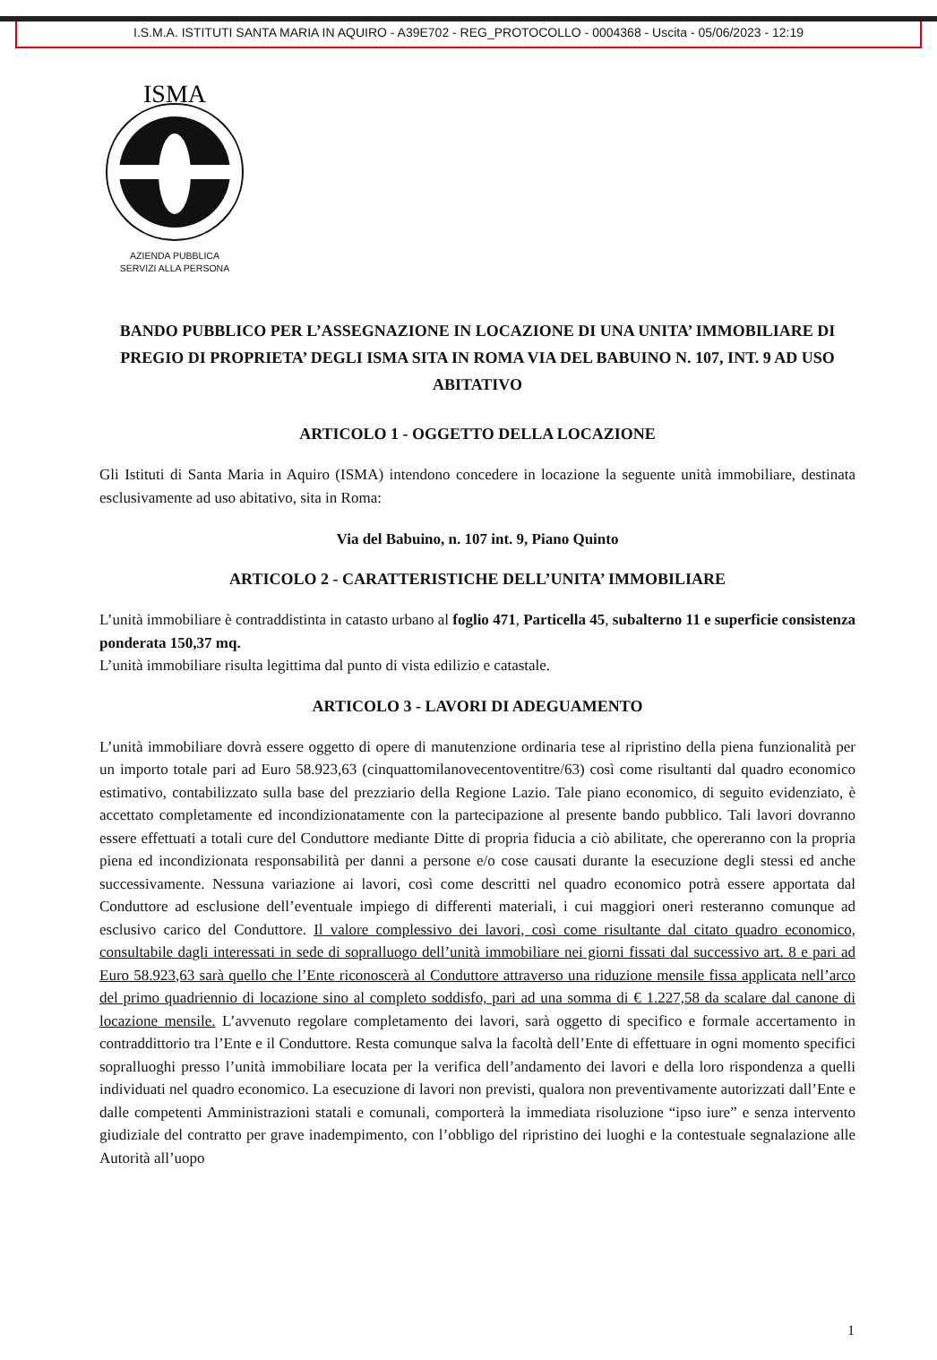I.S.M.A. ISTITUTI SANTA MARIA IN AQUIRO - A39E702 - REG_PROTOCOLLO - 0004368 - Uscita - 05/06/2023 - 12:19
ISMA
AZIENDA PUBBLICA
SERVIZI ALLA PERSONA
BANDO PUBBLICO PER L’ASSEGNAZIONE IN LOCAZIONE DI UNA UNITA’ IMMOBILIARE DI PREGIO DI PROPRIETA’ DEGLI ISMA SITA IN ROMA VIA DEL BABUINO N. 107, INT. 9 AD USO ABITATIVO
ARTICOLO 1 - OGGETTO DELLA LOCAZIONE
Gli Istituti di Santa Maria in Aquiro (ISMA) intendono concedere in locazione la seguente unità immobiliare, destinata esclusivamente ad uso abitativo, sita in Roma:
Via del Babuino, n. 107 int. 9, Piano Quinto
ARTICOLO 2 - CARATTERISTICHE DELL’UNITA’ IMMOBILIARE
L’unità immobiliare è contraddistinta in catasto urbano al foglio 471, Particella 45, subalterno 11 e superficie consistenza ponderata 150,37 mq.
L’unità immobiliare risulta legittima dal punto di vista edilizio e catastale.
ARTICOLO 3 - LAVORI DI ADEGUAMENTO
L’unità immobiliare dovrà essere oggetto di opere di manutenzione ordinaria tese al ripristino della piena funzionalità per un importo totale pari ad Euro 58.923,63 (cinquattomilanovecentoventitre/63) così come risultanti dal quadro economico estimativo, contabilizzato sulla base del prezziario della Regione Lazio. Tale piano economico, di seguito evidenziato, è accettato completamente ed incondizionatamente con la partecipazione al presente bando pubblico. Tali lavori dovranno essere effettuati a totali cure del Conduttore mediante Ditte di propria fiducia a ciò abilitate, che opereranno con la propria piena ed incondizionata responsabilità per danni a persone e/o cose causati durante la esecuzione degli stessi ed anche successivamente. Nessuna variazione ai lavori, così come descritti nel quadro economico potrà essere apportata dal Conduttore ad esclusione dell’eventuale impiego di differenti materiali, i cui maggiori oneri resteranno comunque ad esclusivo carico del Conduttore. Il valore complessivo dei lavori, così come risultante dal citato quadro economico, consultabile dagli interessati in sede di sopralluogo dell’unità immobiliare nei giorni fissati dal successivo art. 8 e pari ad Euro 58.923,63 sarà quello che l’Ente riconoscerà al Conduttore attraverso una riduzione mensile fissa applicata nell’arco del primo quadriennio di locazione sino al completo soddisfo, pari ad una somma di € 1.227,58 da scalare dal canone di locazione mensile. L’avvenuto regolare completamento dei lavori, sarà oggetto di specifico e formale accertamento in contraddittorio tra l’Ente e il Conduttore. Resta comunque salva la facoltà dell’Ente di effettuare in ogni momento specifici sopralluoghi presso l’unità immobiliare locata per la verifica dell’andamento dei lavori e della loro rispondenza a quelli individuati nel quadro economico. La esecuzione di lavori non previsti, qualora non preventivamente autorizzati dall’Ente e dalle competenti Amministrazioni statali e comunali, comporterà la immediata risoluzione “ipso iure” e senza intervento giudiziale del contratto per grave inadempimento, con l’obbligo del ripristino dei luoghi e la contestuale segnalazione alle Autorità all’uopo
1